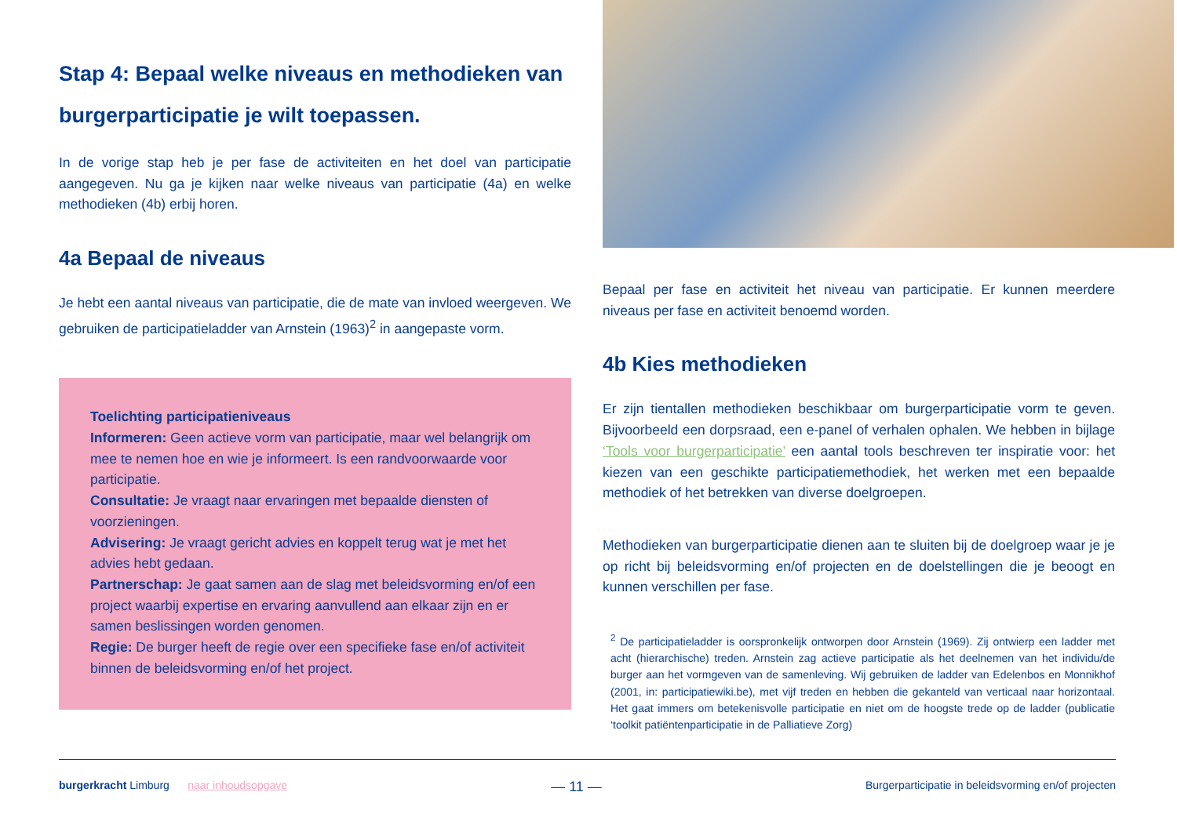Stap 4: Bepaal welke niveaus en methodieken van burgerparticipatie je wilt toepassen.
In de vorige stap heb je per fase de activiteiten en het doel van partici­patie aangegeven. Nu ga je kijken naar welke niveaus van participatie (4a) en welke methodieken (4b) erbij horen.
4a Bepaal de niveaus
Je hebt een aantal niveaus van participatie, die de mate van invloed weergeven. We gebruiken de participatieladder van Arnstein (1963)<sup>2</sup> in aangepaste vorm.
Toelichting participatieniveaus
Informeren: Geen actieve vorm van participatie, maar wel belangrijk om mee te nemen hoe en wie je informeert. Is een randvoorwaarde voor participatie.
Consultatie: Je vraagt naar ervaringen met bepaalde diensten of voorzieningen.
Advisering: Je vraagt gericht advies en koppelt terug wat je met het advies hebt gedaan.
Partnerschap: Je gaat samen aan de slag met beleidsvorming en/of een project waarbij expertise en ervaring aanvullend aan elkaar zijn en er samen beslissingen worden genomen.
Regie: De burger heeft de regie over een specifieke fase en/of activiteit binnen de beleidsvorming en/of het project.
Bepaal per fase en activiteit het niveau van participatie. Er kunnen meer­dere niveaus per fase en activiteit benoemd worden.
4b Kies methodieken
Er zijn tientallen methodieken beschikbaar om burgerparticipatie vorm te geven. Bijvoorbeeld een dorpsraad, een e-panel of verhalen ophalen. We hebben in bijlage ‘Tools voor burgerparticipatie’ een aantal tools beschreven ter inspiratie voor: het kiezen van een geschikte participatie­methodiek, het werken met een bepaalde methodiek of het betrekken van diverse doelgroepen.
Methodieken van burgerparticipatie dienen aan te sluiten bij de doelgroep waar je je op richt bij beleidsvorming en/of projecten en de doelstellingen die je beoogt en kunnen verschillen per fase.
<sup>2</sup> De participatieladder is oorspronkelijk ontworpen door Arnstein (1969). Zij ontwierp een ladder met acht (hierarchische) treden. Arnstein zag actieve participatie als het deelnemen van het individu/de burger aan het vormgeven van de samenleving. Wij gebruiken de ladder van Edelenbos en Monnikhof (2001, in: participatiewiki.be), met vijf treden en hebben die gekanteld van verticaal naar horizontaal. Het gaat immers om betekenisvolle participatie en niet om de hoogste trede op de ladder (publicatie ‘toolkit patiëntenparticipatie in de Palliatieve Zorg)
burgerkracht Limburg naar inhoudsopgave — 11 — Burgerparticipatie in beleidsvorming en/of projecten